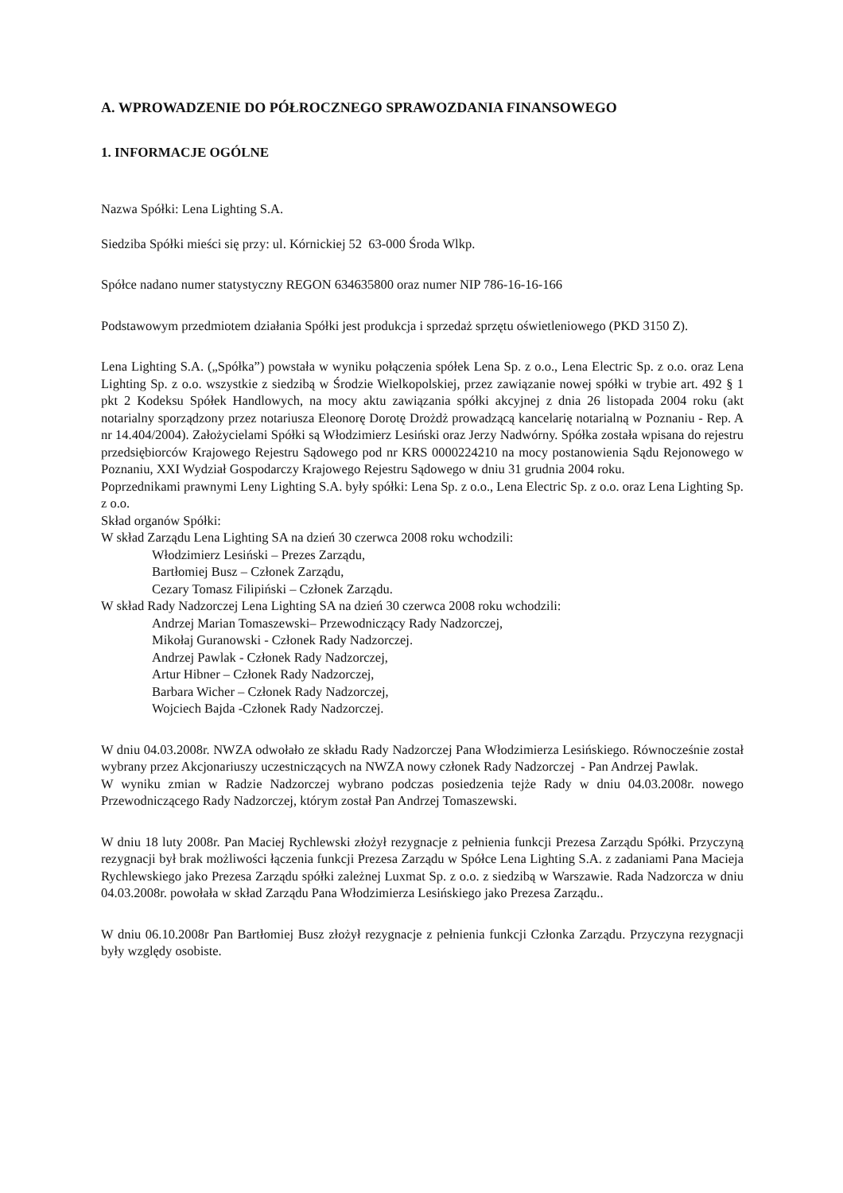A. WPROWADZENIE DO PÓŁROCZNEGO SPRAWOZDANIA FINANSOWEGO
1. INFORMACJE OGÓLNE
Nazwa Spółki: Lena Lighting S.A.
Siedziba Spółki mieści się przy: ul. Kórnickiej 52 63-000 Środa Wlkp.
Spółce nadano numer statystyczny REGON 634635800 oraz numer NIP 786-16-16-166
Podstawowym przedmiotem działania Spółki jest produkcja i sprzedaż sprzętu oświetleniowego (PKD 3150 Z).
Lena Lighting S.A. („Spółka”) powstała w wyniku połączenia spółek Lena Sp. z o.o., Lena Electric Sp. z o.o. oraz Lena Lighting Sp. z o.o. wszystkie z siedzibą w Środzie Wielkopolskiej, przez zawiązanie nowej spółki w trybie art. 492 § 1 pkt 2 Kodeksu Spółek Handlowych, na mocy aktu zawiązania spółki akcyjnej z dnia 26 listopada 2004 roku (akt notarialny sporządzony przez notariusza Eleonorę Dorotę Drożdż prowadzącą kancelarię notarialną w Poznaniu - Rep. A nr 14.404/2004). Założycielami Spółki są Włodzimierz Lesiński oraz Jerzy Nadwórny. Spółka została wpisana do rejestru przedsiębiorców Krajowego Rejestru Sądowego pod nr KRS 0000224210 na mocy postanowienia Sądu Rejonowego w Poznaniu, XXI Wydział Gospodarczy Krajowego Rejestru Sądowego w dniu 31 grudnia 2004 roku.
Poprzednikami prawnymi Leny Lighting S.A. były spółki: Lena Sp. z o.o., Lena Electric Sp. z o.o. oraz Lena Lighting Sp. z o.o.
Skład organów Spółki:
W skład Zarządu Lena Lighting SA na dzień 30 czerwca 2008 roku wchodzili:
Włodzimierz Lesiński – Prezes Zarządu,
Bartłomiej Busz – Członek Zarządu,
Cezary Tomasz Filipiński – Członek Zarządu.
W skład Rady Nadzorczej Lena Lighting SA na dzień 30 czerwca 2008 roku wchodzili:
Andrzej Marian Tomaszewski– Przewodniczący Rady Nadzorczej,
Mikołaj Guranowski - Członek Rady Nadzorczej.
Andrzej Pawlak - Członek Rady Nadzorczej,
Artur Hibner – Członek Rady Nadzorczej,
Barbara Wicher – Członek Rady Nadzorczej,
Wojciech Bajda -Członek Rady Nadzorczej.
W dniu 04.03.2008r. NWZA odwołało ze składu Rady Nadzorczej Pana Włodzimierza Lesińskiego. Równocześnie został wybrany przez Akcjonariuszy uczestniczących na NWZA nowy członek Rady Nadzorczej - Pan Andrzej Pawlak.
W wyniku zmian w Radzie Nadzorczej wybrano podczas posiedzenia tejże Rady w dniu 04.03.2008r. nowego Przewodniczącego Rady Nadzorczej, którym został Pan Andrzej Tomaszewski.
W dniu 18 luty 2008r. Pan Maciej Rychlewski złożył rezygnacje z pełnienia funkcji Prezesa Zarządu Spółki. Przyczyną rezygnacji był brak możliwości łączenia funkcji Prezesa Zarządu w Spółce Lena Lighting S.A. z zadaniami Pana Macieja Rychlewskiego jako Prezesa Zarządu spółki zależnej Luxmat Sp. z o.o. z siedzibą w Warszawie. Rada Nadzorcza w dniu 04.03.2008r. powołała w skład Zarządu Pana Włodzimierza Lesińskiego jako Prezesa Zarządu..
W dniu 06.10.2008r Pan Bartłomiej Busz złożył rezygnacje z pełnienia funkcji Członka Zarządu. Przyczyna rezygnacji były względy osobiste.